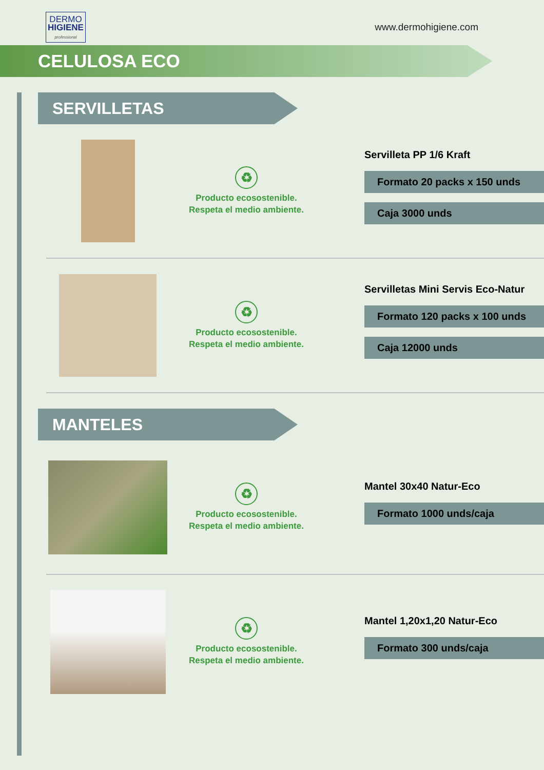DERMO
HIGIENE
professional
www.dermohigiene.com
CELULOSA ECO
SERVILLETAS
♻
Producto ecosostenible.
Respeta el medio ambiente.
Servilleta PP 1/6 Kraft
Formato 20 packs x 150 unds
Caja 3000 unds
♻
Producto ecosostenible.
Respeta el medio ambiente.
Servilletas Mini Servis Eco-Natur
Formato 120 packs x 100 unds
Caja 12000 unds
MANTELES
♻
Producto ecosostenible.
Respeta el medio ambiente.
Mantel 30x40 Natur-Eco
Formato 1000 unds/caja
♻
Producto ecosostenible.
Respeta el medio ambiente.
Mantel 1,20x1,20 Natur-Eco
Formato 300 unds/caja